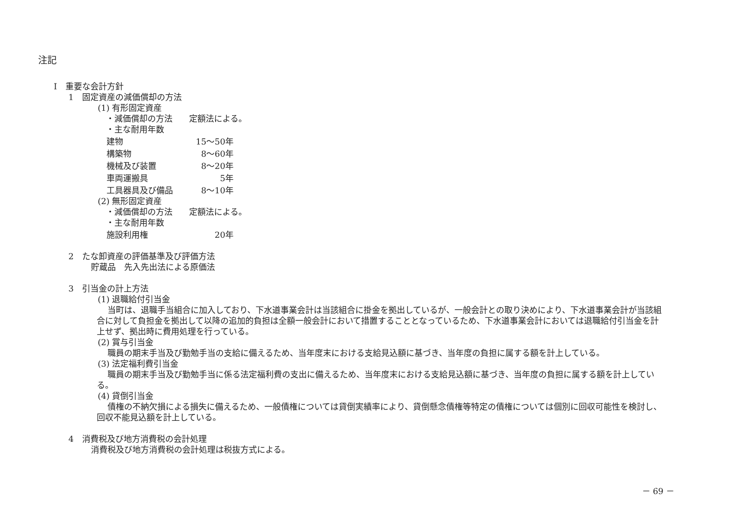注記
Ⅰ　重要な会計方針
1　固定資産の減価償却の方法
(1) 有形固定資産
　・減価償却の方法　　定額法による。
　・主な耐用年数
建物 15～50年
構築物 8～60年
機械及び装置 8～20年
車両運搬具 5年
工具器具及び備品 8～10年
(2) 無形固定資産
　・減価償却の方法　　定額法による。
　・主な耐用年数
施設利用権 20年
2　たな卸資産の評価基準及び評価方法
貯蔵品　先入先出法による原価法
3　引当金の計上方法
(1) 退職給付引当金
当町は、退職手当組合に加入しており、下水道事業会計は当該組合に掛金を拠出しているが、一般会計との取り決めにより、下水道事業会計が当該組合に対して負担金を拠出して以降の追加的負担は全額一般会計において措置することとなっているため、下水道事業会計においては退職給付引当金を計上せず、拠出時に費用処理を行っている。
(2) 賞与引当金
職員の期末手当及び勤勉手当の支給に備えるため、当年度末における支給見込額に基づき、当年度の負担に属する額を計上している。
(3) 法定福利費引当金
職員の期末手当及び勤勉手当に係る法定福利費の支出に備えるため、当年度末における支給見込額に基づき、当年度の負担に属する額を計上している。
(4) 貸倒引当金
債権の不納欠損による損失に備えるため、一般債権については貸倒実績率により、貸倒懸念債権等特定の債権については個別に回収可能性を検討し、回収不能見込額を計上している。
4　消費税及び地方消費税の会計処理
消費税及び地方消費税の会計処理は税抜方式による。
－ 69 －